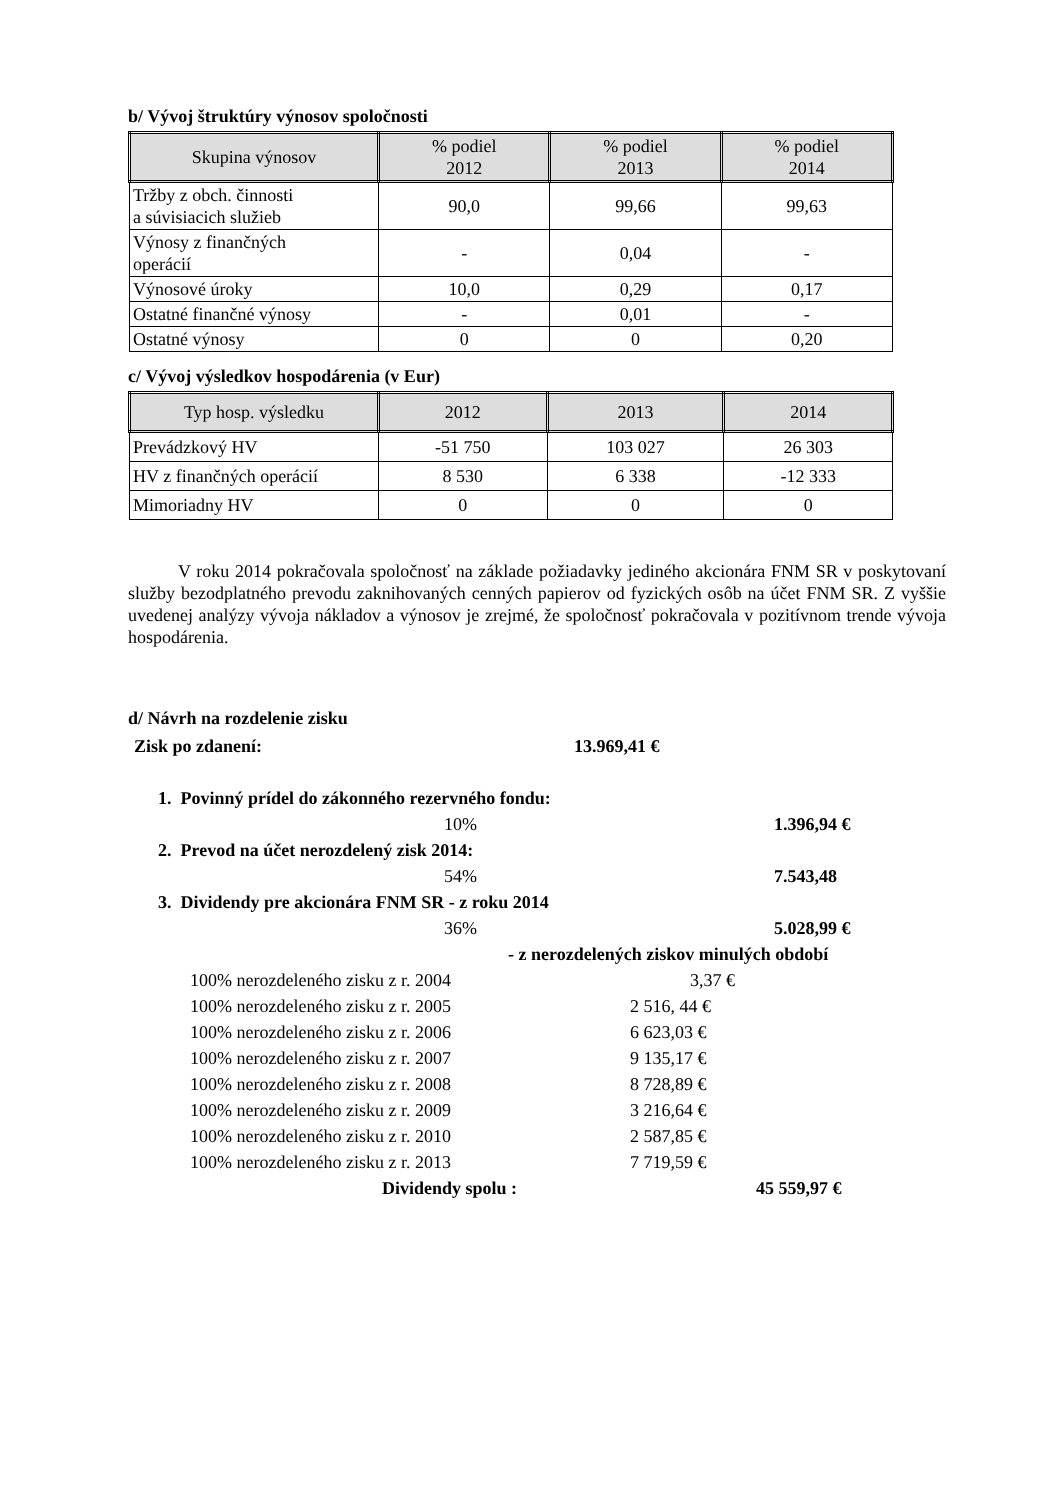b/ Vývoj štruktúry výnosov spoločnosti
| Skupina výnosov | % podiel 2012 | % podiel 2013 | % podiel 2014 |
| --- | --- | --- | --- |
| Tržby z obch. činnosti a súvisiacich služieb | 90,0 | 99,66 | 99,63 |
| Výnosy z finančných operácií | - | 0,04 | - |
| Výnosové úroky | 10,0 | 0,29 | 0,17 |
| Ostatné finančné výnosy | - | 0,01 | - |
| Ostatné výnosy | 0 | 0 | 0,20 |
c/ Vývoj výsledkov hospodárenia (v Eur)
| Typ hosp. výsledku | 2012 | 2013 | 2014 |
| --- | --- | --- | --- |
| Prevádzkový HV | -51 750 | 103 027 | 26 303 |
| HV z finančných operácií | 8 530 | 6 338 | -12 333 |
| Mimoriadny HV | 0 | 0 | 0 |
V roku 2014 pokračovala spoločnosť na základe požiadavky jediného akcionára FNM SR v poskytovaní služby bezodplatného prevodu zaknihovaných cenných papierov od fyzických osôb na účet FNM SR. Z vyššie uvedenej analýzy vývoja nákladov a výnosov je zrejmé, že spoločnosť pokračovala v pozitívnom trende vývoja hospodárenia.
d/ Návrh na rozdelenie zisku
Zisk po zdanení: 13.969,41 €
1. Povinný prídel do zákonného rezervného fondu:
10% 1.396,94 €
2. Prevod na účet nerozdelený zisk 2014:
54% 7.543,48
3. Dividendy pre akcionára FNM SR - z roku 2014
36% 5.028,99 €
- z nerozdelených ziskov minulých období
100% nerozdeleného zisku z r. 2004 3,37 €
100% nerozdeleného zisku z r. 2005 2 516, 44 €
100% nerozdeleného zisku z r. 2006 6 623,03 €
100% nerozdeleného zisku z r. 2007 9 135,17 €
100% nerozdeleného zisku z r. 2008 8 728,89 €
100% nerozdeleného zisku z r. 2009 3 216,64 €
100% nerozdeleného zisku z r. 2010 2 587,85 €
100% nerozdeleného zisku z r. 2013 7 719,59 €
Dividendy spolu : 45 559,97 €